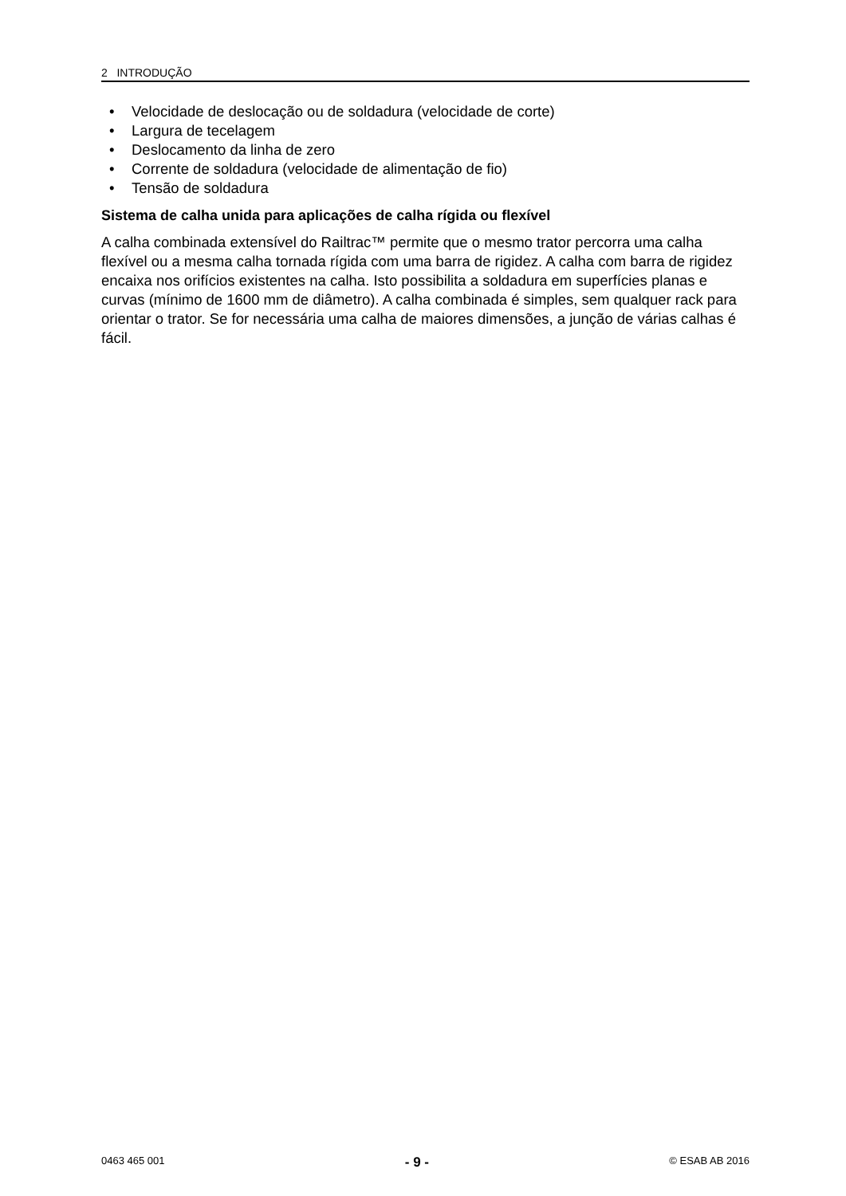2 INTRODUÇÃO
• Velocidade de deslocação ou de soldadura (velocidade de corte)
• Largura de tecelagem
• Deslocamento da linha de zero
• Corrente de soldadura (velocidade de alimentação de fio)
• Tensão de soldadura
Sistema de calha unida para aplicações de calha rígida ou flexível
A calha combinada extensível do Railtrac™ permite que o mesmo trator percorra uma calha flexível ou a mesma calha tornada rígida com uma barra de rigidez. A calha com barra de rigidez encaixa nos orifícios existentes na calha. Isto possibilita a soldadura em superfícies planas e curvas (mínimo de 1600 mm de diâmetro). A calha combinada é simples, sem qualquer rack para orientar o trator. Se for necessária uma calha de maiores dimensões, a junção de várias calhas é fácil.
0463 465 001 - 9 - © ESAB AB 2016